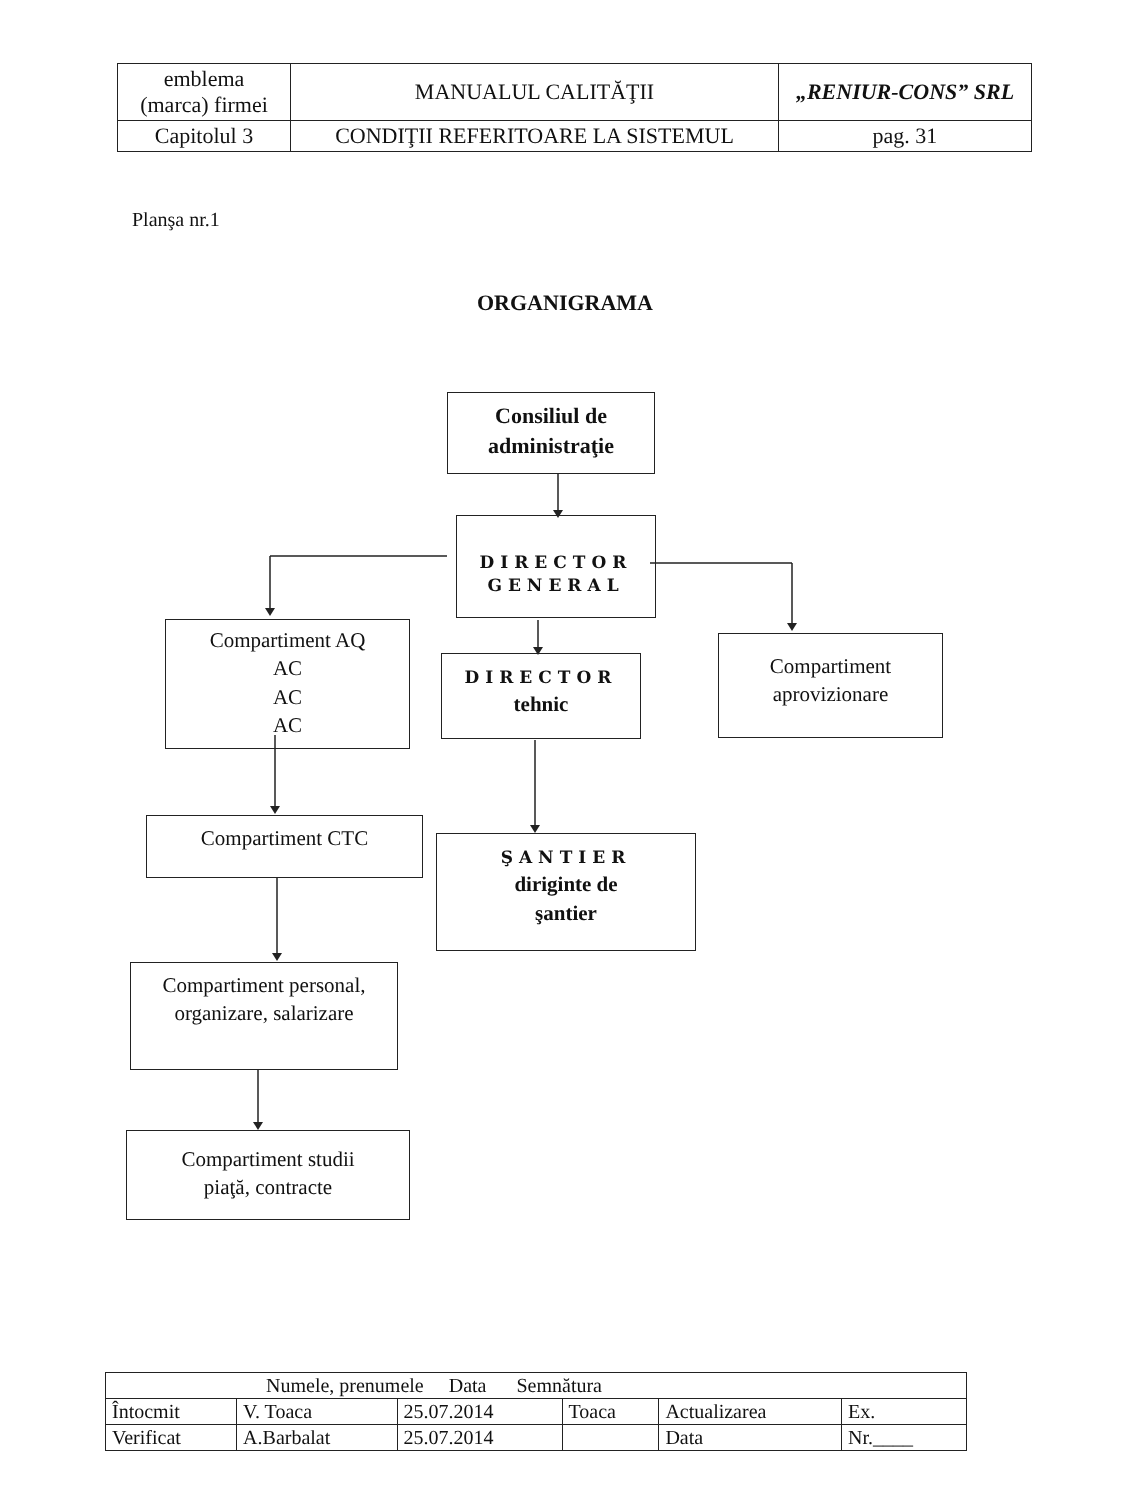| emblema (marca) firmei | MANUALUL CALITĂŢII | „RENIUR-CONS” SRL |
| Capitolul 3 | CONDIŢII REFERITOARE LA SISTEMUL | pag. 31 |
Planşa nr.1
ORGANIGRAMA
Consiliul de
administraţie
DIRECTOR
GENERAL
Compartiment AQ
AC
AC
AC
DIRECTOR
tehnic
Compartiment
aprovizionare
Compartiment CTC
ŞANTIER
diriginte de
şantier
Compartiment personal,
organizare, salarizare
Compartiment studii
piaţă, contracte
| Numele, prenumele Data Semnătura | | | | | |
| Întocmit | V. Toaca | 25.07.2014 | Toaca | Actualizarea | Ex. |
| Verificat | A.Barbalat | 25.07.2014 | | Data | Nr.____ |